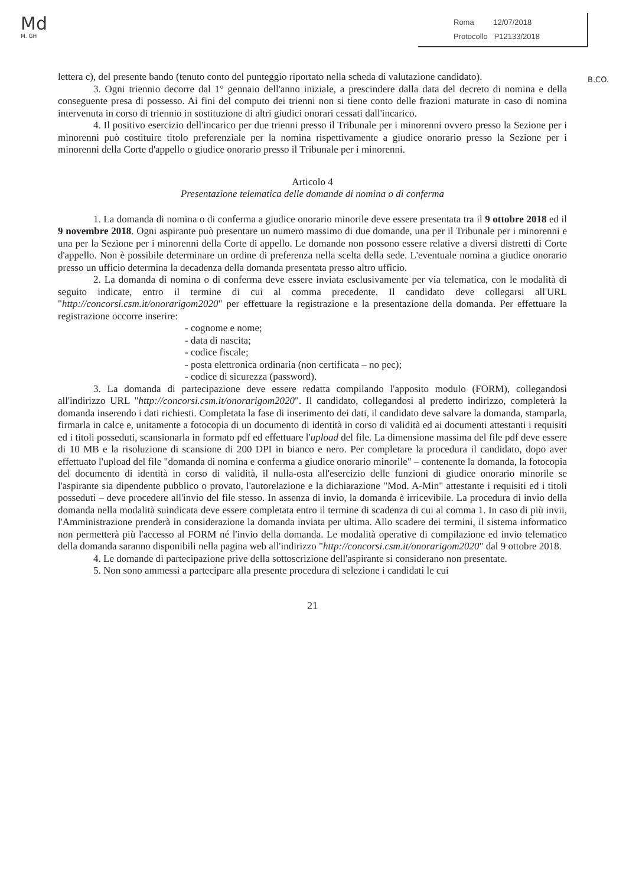Md
M. GH
Roma 12/07/2018
Protocollo P12133/2018
B.CO.
lettera c), del presente bando (tenuto conto del punteggio riportato nella scheda di valutazione candidato).
3. Ogni triennio decorre dal 1° gennaio dell'anno iniziale, a prescindere dalla data del decreto di nomina e della conseguente presa di possesso. Ai fini del computo dei trienni non si tiene conto delle frazioni maturate in caso di nomina intervenuta in corso di triennio in sostituzione di altri giudici onorari cessati dall'incarico.
4. Il positivo esercizio dell'incarico per due trienni presso il Tribunale per i minorenni ovvero presso la Sezione per i minorenni può costituire titolo preferenziale per la nomina rispettivamente a giudice onorario presso la Sezione per i minorenni della Corte d'appello o giudice onorario presso il Tribunale per i minorenni.
Articolo 4
Presentazione telematica delle domande di nomina o di conferma
1. La domanda di nomina o di conferma a giudice onorario minorile deve essere presentata tra il 9 ottobre 2018 ed il 9 novembre 2018. Ogni aspirante può presentare un numero massimo di due domande, una per il Tribunale per i minorenni e una per la Sezione per i minorenni della Corte di appello. Le domande non possono essere relative a diversi distretti di Corte d'appello. Non è possibile determinare un ordine di preferenza nella scelta della sede. L'eventuale nomina a giudice onorario presso un ufficio determina la decadenza della domanda presentata presso altro ufficio.
2. La domanda di nomina o di conferma deve essere inviata esclusivamente per via telematica, con le modalità di seguito indicate, entro il termine di cui al comma precedente. Il candidato deve collegarsi all'URL "http://concorsi.csm.it/onorarigom2020" per effettuare la registrazione e la presentazione della domanda. Per effettuare la registrazione occorre inserire:
- cognome e nome;
- data di nascita;
- codice fiscale;
- posta elettronica ordinaria (non certificata – no pec);
- codice di sicurezza (password).
3. La domanda di partecipazione deve essere redatta compilando l'apposito modulo (FORM), collegandosi all'indirizzo URL "http://concorsi.csm.it/onorarigom2020". Il candidato, collegandosi al predetto indirizzo, completerà la domanda inserendo i dati richiesti. Completata la fase di inserimento dei dati, il candidato deve salvare la domanda, stamparla, firmarla in calce e, unitamente a fotocopia di un documento di identità in corso di validità ed ai documenti attestanti i requisiti ed i titoli posseduti, scansionarla in formato pdf ed effettuare l'upload del file. La dimensione massima del file pdf deve essere di 10 MB e la risoluzione di scansione di 200 DPI in bianco e nero. Per completare la procedura il candidato, dopo aver effettuato l'upload del file "domanda di nomina e conferma a giudice onorario minorile" – contenente la domanda, la fotocopia del documento di identità in corso di validità, il nulla-osta all'esercizio delle funzioni di giudice onorario minorile se l'aspirante sia dipendente pubblico o provato, l'autorelazione e la dichiarazione "Mod. A-Min" attestante i requisiti ed i titoli posseduti – deve procedere all'invio del file stesso. In assenza di invio, la domanda è irricevibile. La procedura di invio della domanda nella modalità suindicata deve essere completata entro il termine di scadenza di cui al comma 1. In caso di più invii, l'Amministrazione prenderà in considerazione la domanda inviata per ultima. Allo scadere dei termini, il sistema informatico non permetterà più l'accesso al FORM né l'invio della domanda. Le modalità operative di compilazione ed invio telematico della domanda saranno disponibili nella pagina web all'indirizzo "http://concorsi.csm.it/onorarigom2020" dal 9 ottobre 2018.
4. Le domande di partecipazione prive della sottoscrizione dell'aspirante si considerano non presentate.
5. Non sono ammessi a partecipare alla presente procedura di selezione i candidati le cui
21